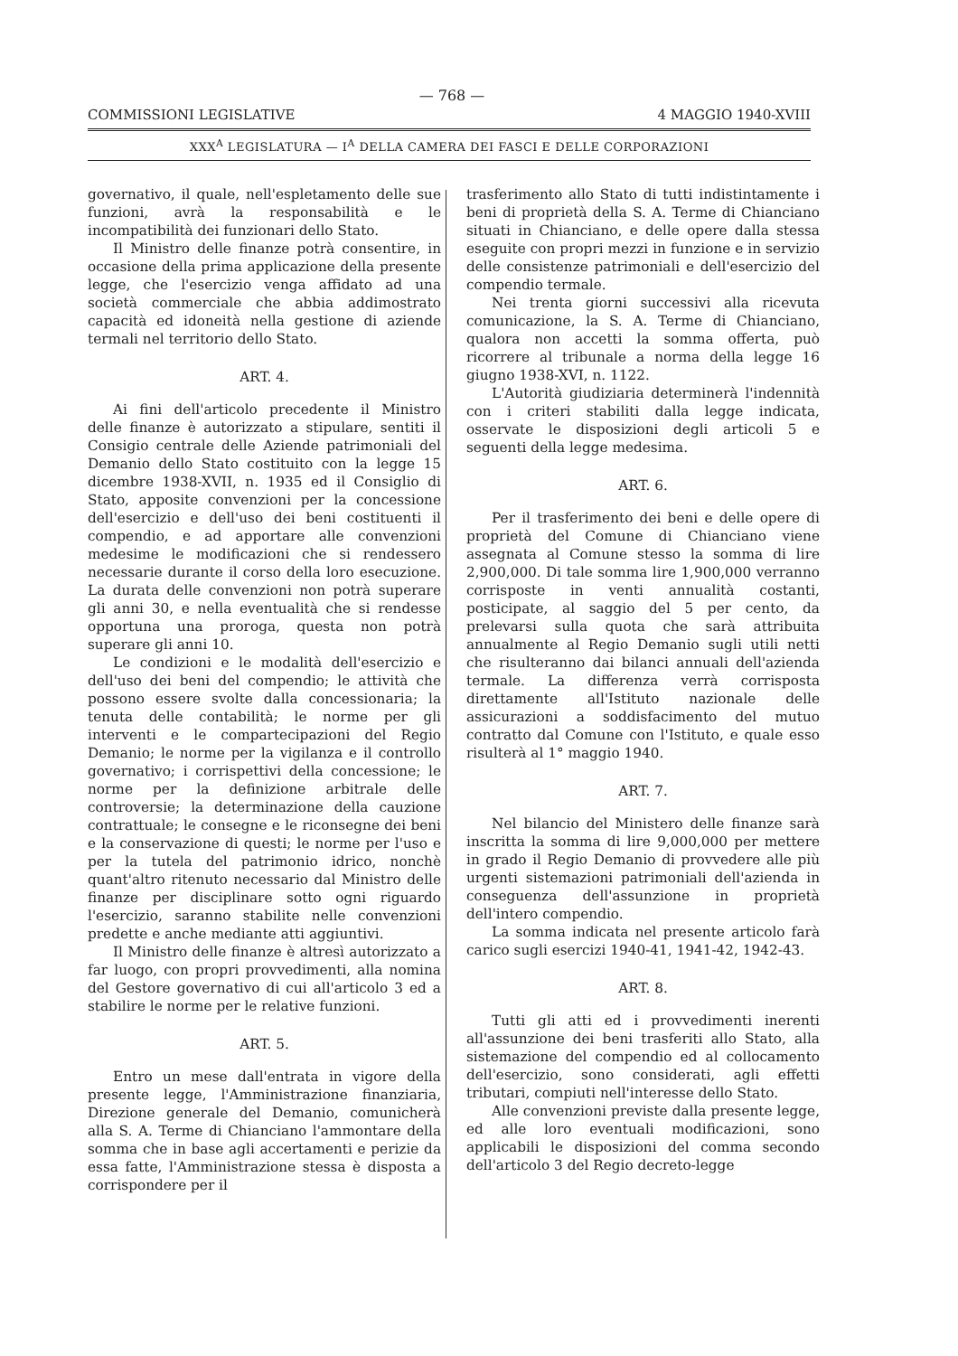— 768 —
COMMISSIONI LEGISLATIVE 4 MAGGIO 1940-XVIII
XXX<sup>A</sup> LEGISLATURA — I<sup>A</sup> DELLA CAMERA DEI FASCI E DELLE CORPORAZIONI
governativo, il quale, nell'espletamento delle sue funzioni, avrà la responsabilità e le incompatibilità dei funzionari dello Stato.
Il Ministro delle finanze potrà consentire, in occasione della prima applicazione della presente legge, che l'esercizio venga affidato ad una società commerciale che abbia addimostrato capacità ed idoneità nella gestione di aziende termali nel territorio dello Stato.
ART. 4.
Ai fini dell'articolo precedente il Ministro delle finanze è autorizzato a stipulare, sentiti il Consigio centrale delle Aziende patrimoniali del Demanio dello Stato costituito con la legge 15 dicembre 1938-XVII, n. 1935 ed il Consiglio di Stato, apposite convenzioni per la concessione dell'esercizio e dell'uso dei beni costituenti il compendio, e ad apportare alle convenzioni medesime le modificazioni che si rendessero necessarie durante il corso della loro esecuzione. La durata delle convenzioni non potrà superare gli anni 30, e nella eventualità che si rendesse opportuna una proroga, questa non potrà superare gli anni 10.
Le condizioni e le modalità dell'esercizio e dell'uso dei beni del compendio; le attività che possono essere svolte dalla concessionaria; la tenuta delle contabilità; le norme per gli interventi e le compartecipazioni del Regio Demanio; le norme per la vigilanza e il controllo governativo; i corrispettivi della concessione; le norme per la definizione arbitrale delle controversie; la determinazione della cauzione contrattuale; le consegne e le riconsegne dei beni e la conservazione di questi; le norme per l'uso e per la tutela del patrimonio idrico, nonchè quant'altro ritenuto necessario dal Ministro delle finanze per disciplinare sotto ogni riguardo l'esercizio, saranno stabilite nelle convenzioni predette e anche mediante atti aggiuntivi.
Il Ministro delle finanze è altresì autorizzato a far luogo, con propri provvedimenti, alla nomina del Gestore governativo di cui all'articolo 3 ed a stabilire le norme per le relative funzioni.
ART. 5.
Entro un mese dall'entrata in vigore della presente legge, l'Amministrazione finanziaria, Direzione generale del Demanio, comunicherà alla S. A. Terme di Chianciano l'ammontare della somma che in base agli accertamenti e perizie da essa fatte, l'Amministrazione stessa è disposta a corrispondere per il
trasferimento allo Stato di tutti indistintamente i beni di proprietà della S. A. Terme di Chianciano situati in Chianciano, e delle opere dalla stessa eseguite con propri mezzi in funzione e in servizio delle consistenze patrimoniali e dell'esercizio del compendio termale.
Nei trenta giorni successivi alla ricevuta comunicazione, la S. A. Terme di Chianciano, qualora non accetti la somma offerta, può ricorrere al tribunale a norma della legge 16 giugno 1938-XVI, n. 1122.
L'Autorità giudiziaria determinerà l'indennità con i criteri stabiliti dalla legge indicata, osservate le disposizioni degli articoli 5 e seguenti della legge medesima.
ART. 6.
Per il trasferimento dei beni e delle opere di proprietà del Comune di Chianciano viene assegnata al Comune stesso la somma di lire 2,900,000. Di tale somma lire 1,900,000 verranno corrisposte in venti annualità costanti, posticipate, al saggio del 5 per cento, da prelevarsi sulla quota che sarà attribuita annualmente al Regio Demanio sugli utili netti che risulteranno dai bilanci annuali dell'azienda termale. La differenza verrà corrisposta direttamente all'Istituto nazionale delle assicurazioni a soddisfacimento del mutuo contratto dal Comune con l'Istituto, e quale esso risulterà al 1° maggio 1940.
ART. 7.
Nel bilancio del Ministero delle finanze sarà inscritta la somma di lire 9,000,000 per mettere in grado il Regio Demanio di provvedere alle più urgenti sistemazioni patrimoniali dell'azienda in conseguenza dell'assunzione in proprietà dell'intero compendio.
La somma indicata nel presente articolo farà carico sugli esercizi 1940-41, 1941-42, 1942-43.
ART. 8.
Tutti gli atti ed i provvedimenti inerenti all'assunzione dei beni trasferiti allo Stato, alla sistemazione del compendio ed al collocamento dell'esercizio, sono considerati, agli effetti tributari, compiuti nell'interesse dello Stato.
Alle convenzioni previste dalla presente legge, ed alle loro eventuali modificazioni, sono applicabili le disposizioni del comma secondo dell'articolo 3 del Regio decreto-legge